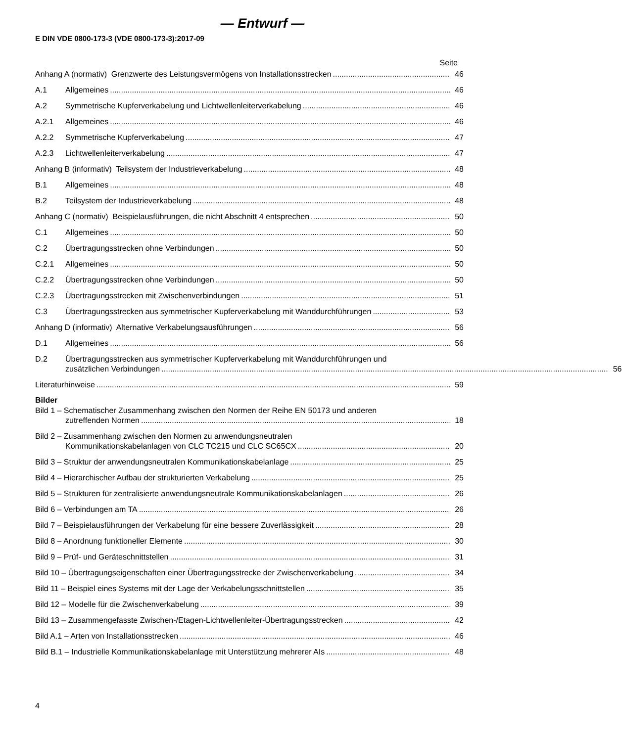— Entwurf —
E DIN VDE 0800-173-3 (VDE 0800-173-3):2017-09
Seite
Anhang A (normativ) Grenzwerte des Leistungsvermögens von Installationsstrecken
46
A.1
Allgemeines
46
A.2
Symmetrische Kupferverkabelung und Lichtwellenleiterverkabelung
46
A.2.1
Allgemeines
46
A.2.2
Symmetrische Kupferverkabelung
47
A.2.3
Lichtwellenleiterverkabelung
47
Anhang B (informativ) Teilsystem der Industrieverkabelung
48
B.1
Allgemeines
48
B.2
Teilsystem der Industrieverkabelung
48
Anhang C (normativ) Beispielausführungen, die nicht Abschnitt 4 entsprechen
50
C.1
Allgemeines
50
C.2
Übertragungsstrecken ohne Verbindungen
50
C.2.1
Allgemeines
50
C.2.2
Übertragungsstrecken ohne Verbindungen
50
C.2.3
Übertragungsstrecken mit Zwischenverbindungen
51
C.3
Übertragungsstrecken aus symmetrischer Kupferverkabelung mit Wanddurchführungen
53
Anhang D (informativ) Alternative Verkabelungsausführungen
56
D.1
Allgemeines
56
D.2 Übertragungsstrecken aus symmetrischer Kupferverkabelung mit Wanddurchführungen und
zusätzlichen Verbindungen 56
Literaturhinweise
59
Bilder
Bild 1 – Schematischer Zusammenhang zwischen den Normen der Reihe EN 50173 und anderen
zutreffenden Normen 18
Bild 2 – Zusammenhang zwischen den Normen zu anwendungsneutralen
Kommunikationskabelanlagen von CLC TC215 und CLC SC65CX 20
Bild 3 – Struktur der anwendungsneutralen Kommunikationskabelanlage
25
Bild 4 – Hierarchischer Aufbau der strukturierten Verkabelung
25
Bild 5 – Strukturen für zentralisierte anwendungsneutrale Kommunikationskabelanlagen
26
Bild 6 – Verbindungen am TA
26
Bild 7 – Beispielausführungen der Verkabelung für eine bessere Zuverlässigkeit
28
Bild 8 – Anordnung funktioneller Elemente
30
Bild 9 – Prüf- und Geräteschnittstellen
31
Bild 10 – Übertragungseigenschaften einer Übertragungsstrecke der Zwischenverkabelung
34
Bild 11 – Beispiel eines Systems mit der Lage der Verkabelungsschnittstellen
35
Bild 12 – Modelle für die Zwischenverkabelung
39
Bild 13 – Zusammengefasste Zwischen-/Etagen-Lichtwellenleiter-Übertragungsstrecken
42
Bild A.1 – Arten von Installationsstrecken
46
Bild B.1 – Industrielle Kommunikationskabelanlage mit Unterstützung mehrerer AIs
48
4